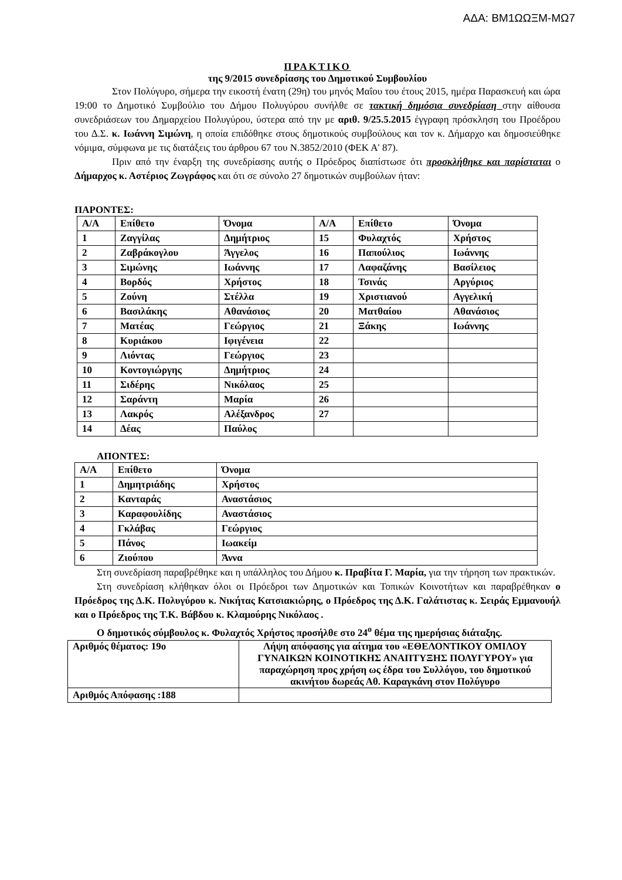ΑΔΑ: ΒΜ1ΩΩΞΜ-ΜΩ7
ΠΡΑΚΤΙΚΟ
της 9/2015 συνεδρίασης του Δημοτικού Συμβουλίου
Στον Πολύγυρο, σήμερα την εικοστή ένατη (29η) του μηνός Μαΐου του έτους 2015, ημέρα Παρασκευή και ώρα 19:00 το Δημοτικό Συμβούλιο του Δήμου Πολυγύρου συνήλθε σε τακτική δημόσια συνεδρίαση στην αίθουσα συνεδριάσεων του Δημαρχείου Πολυγύρου, ύστερα από την με αριθ. 9/25.5.2015 έγγραφη πρόσκληση του Προέδρου του Δ.Σ. κ. Ιωάννη Σιμώνη, η οποία επιδόθηκε στους δημοτικούς συμβούλους και τον κ. Δήμαρχο και δημοσιεύθηκε νόμιμα, σύμφωνα με τις διατάξεις του άρθρου 67 του Ν.3852/2010 (ΦΕΚ Α' 87).
Πριν από την έναρξη της συνεδρίασης αυτής ο Πρόεδρος διαπίστωσε ότι προσκλήθηκε και παρίσταται ο Δήμαρχος κ. Αστέριος Ζωγράφος και ότι σε σύνολο 27 δημοτικών συμβούλων ήταν:
ΠΑΡΟΝΤΕΣ:
| Α/Α | Επίθετο | Όνομα | Α/Α | Επίθετο | Όνομα |
| 1 | Ζαγγίλας | Δημήτριος | 15 | Φυλαχτός | Χρήστος |
| 2 | Ζαβράκογλου | Άγγελος | 16 | Παπούλιος | Ιωάννης |
| 3 | Σιμώνης | Ιωάννης | 17 | Λαφαζάνης | Βασίλειος |
| 4 | Βορδός | Χρήστος | 18 | Τσινάς | Αργύριος |
| 5 | Ζούνη | Στέλλα | 19 | Χριστιανού | Αγγελική |
| 6 | Βασιλάκης | Αθανάσιος | 20 | Ματθαίου | Αθανάσιος |
| 7 | Ματέας | Γεώργιος | 21 | Ξάκης | Ιωάννης |
| 8 | Κυριάκου | Ιφιγένεια | 22 | | |
| 9 | Λιόντας | Γεώργιος | 23 | | |
| 10 | Κοντογιώργης | Δημήτριος | 24 | | |
| 11 | Σιδέρης | Νικόλαος | 25 | | |
| 12 | Σαράντη | Μαρία | 26 | | |
| 13 | Λακρός | Αλέξανδρος | 27 | | |
| 14 | Δέας | Παύλος | | | |
ΑΠΟΝΤΕΣ:
| Α/Α | Επίθετο | Όνομα |
| 1 | Δημητριάδης | Χρήστος |
| 2 | Κανταράς | Αναστάσιος |
| 3 | Καραφουλίδης | Αναστάσιος |
| 4 | Γκλάβας | Γεώργιος |
| 5 | Πάνος | Ιωακείμ |
| 6 | Ζιούπου | Άννα |
Στη συνεδρίαση παραβρέθηκε και η υπάλληλος του Δήμου κ. Πραβίτα Γ. Μαρία, για την τήρηση των πρακτικών.
Στη συνεδρίαση κλήθηκαν όλοι οι Πρόεδροι των Δημοτικών και Τοπικών Κοινοτήτων και παραβρέθηκαν ο Πρόεδρος της Δ.Κ. Πολυγύρου κ. Νικήτας Κατσιακιώρης, ο Πρόεδρος της Δ.Κ. Γαλάτιστας κ. Σειράς Εμμανουήλ και ο Πρόεδρος της Τ.Κ. Βάβδου κ. Κλαμούρης Νικόλαος .
Ο δημοτικός σύμβουλος κ. Φυλαχτός Χρήστος προσήλθε στο 24<sup>ο</sup> θέμα της ημερήσιας διάταξης.
| Αριθμός θέματος: 19ο | Λήψη απόφασης για αίτημα του «ΕΘΕΛΟΝΤΙΚΟΥ ΟΜΙΛΟΥ ΓΥΝΑΙΚΩΝ ΚΟΙΝΟΤΙΚΗΣ ΑΝΑΠΤΥΞΗΣ ΠΟΛΥΓΥΡΟΥ» για παραχώρηση προς χρήση ως έδρα του Συλλόγου, του δημοτικού ακινήτου δωρεάς Αθ. Καραγκάνη στον Πολύγυρο |
| Αριθμός Απόφασης :188 | |